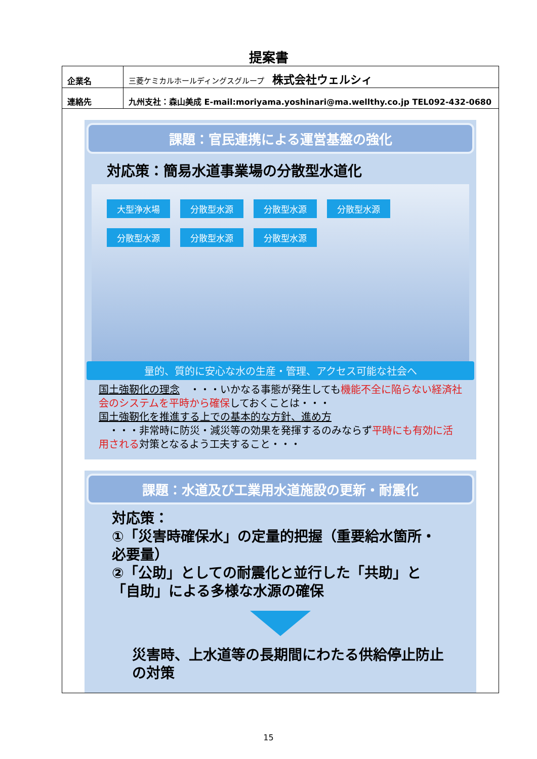提案書
| 企業名 | 三菱ケミカルホールディングスグループ 株式会社ウェルシィ |
| 連絡先 | 九州支社：森山美成 E-mail:moriyama.yoshinari@ma.wellthy.co.jp TEL092-432-0680 |
| 課題：官民連携による運営基盤の強化 対応策：簡易水道事業場の分散型水道化 大型浄水場 分散型水源 分散型水源 分散型水源 分散型水源 分散型水源 分散型水源 量的、質的に安心な水の生産・管理、アクセス可能な社会へ 国土強靭化の理念 ・・・いかなる事態が発生しても 機能不全に陥らない経済社会のシステムを平時から確保 しておくことは・・・ 国土強靭化を推進する上での基本的な方針、進め方 ・・・非常時に防災・減災等の効果を発揮するのみならず 平時にも有効に活用される 対策となるよう工夫すること・・・ 課題：水道及び工業用水道施設の更新・耐震化 対応策： ①「災害時確保水」の定量的把握（重要給水箇所・必要量） ②「公助」としての耐震化と並行した「共助」と「自助」による多様な水源の確保 災害時、上水道等の長期間にわたる供給停止防止の対策 | |
15